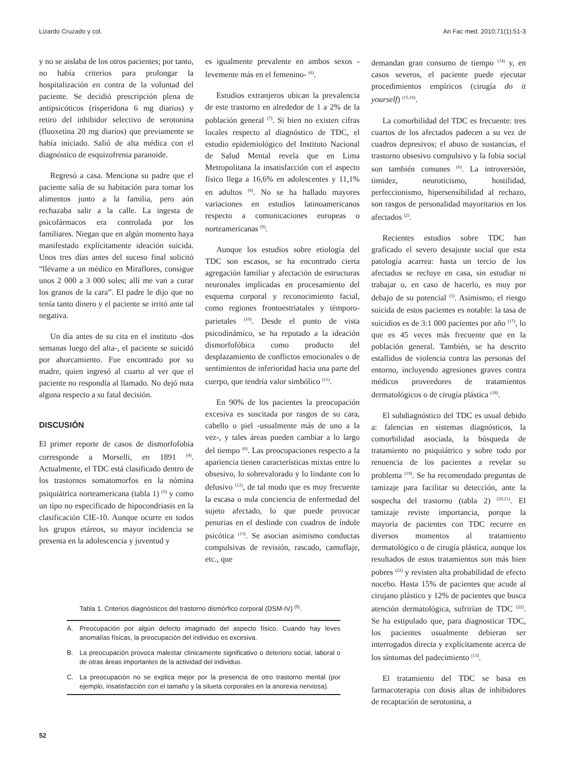Lizardo Cruzado y col. An Fac med. 2010;71(1):51-3
y no se aislaba de los otros pacientes; por tanto, no había criterios para prolongar la hospitalización en contra de la voluntad del paciente. Se decidió prescripción plena de antipsicóticos (risperidona 6 mg diarios) y retiro del inhibidor selectivo de serotonina (fluoxetina 20 mg diarios) que previamente se había iniciado. Salió de alta médica con el diagnóstico de esquizofrenia paranoide.
Regresó a casa. Menciona su padre que el paciente salía de su habitación para tomar los alimentos junto a la familia, pero aún rechazaba salir a la calle. La ingesta de psicofármacos era controlada por los familiares. Niegan que en algún momento haya manifestado explícitamente ideación suicida. Unos tres días antes del suceso final solicitó “llévame a un médico en Miraflores, consigue unos 2 000 a 3 000 soles; allí me van a curar los granos de la cara”. El padre le dijo que no tenía tanto dinero y el paciente se irritó ante tal negativa.
Un día antes de su cita en el instituto -dos semanas luego del alta-, el paciente se suicidó por ahorcamiento. Fue encontrado por su madre, quien ingresó al cuarto al ver que el paciente no respondía al llamado. No dejó nota alguna respecto a su fatal decisión.
DISCUSIÓN
El primer reporte de casos de dismorfofobia corresponde a Morselli, en 1891 <sup>(4)</sup>. Actualmente, el TDC está clasificado dentro de los trastornos somatomorfos en la nómina psiquiátrica norteamericana (tabla 1) <sup>(5)</sup> y como un tipo no especificado de hipocondriasis en la clasificación CIE-10. Aunque ocurre en todos los grupos etáreos, su mayor incidencia se presenta en la adolescencia y juventud y
es igualmente prevalente en ambos sexos - levemente más en el femenino- <sup>(6)</sup>.
Estudios extranjeros ubican la prevalencia de este trastorno en alrededor de 1 a 2% de la población general <sup>(7)</sup>. Si bien no existen cifras locales respecto al diagnóstico de TDC, el estudio epidemiológico del Instituto Nacional de Salud Mental revela que en Lima Metropolitana la insatisfacción con el aspecto físico llega a 16,6% en adolescentes y 11,1% en adultos <sup>(8)</sup>. No se ha hallado mayores variaciones en estudios latinoamericanos respecto a comunicaciones europeas o norteamericanas <sup>(9)</sup>.
Aunque los estudios sobre etiología del TDC son escasos, se ha encontrado cierta agregación familiar y afectación de estructuras neuronales implicadas en procesamiento del esquema corporal y reconocimiento facial, como regiones frontoestriatales y témporo-parietales <sup>(10)</sup>. Desde el punto de vista psicodinámico, se ha reputado a la ideación dismorfofóbica como producto del desplazamiento de conflictos emocionales o de sentimientos de inferioridad hacia una parte del cuerpo, que tendría valor simbólico <sup>(11)</sup>.
En 90% de los pacientes la preocupación excesiva es suscitada por rasgos de su cara, cabello o piel -usualmente más de uno a la vez-, y tales áreas pueden cambiar a lo largo del tiempo <sup>(6)</sup>. Las preocupaciones respecto a la apariencia tienen características mixtas entre lo obsesivo, lo sobrevalorado y lo lindante con lo delusivo <sup>(12)</sup>, de tal modo que es muy frecuente la escasa o nula conciencia de enfermedad del sujeto afectado, lo que puede provocar penurias en el deslinde con cuadros de índole psicótica <sup>(13)</sup>. Se asocian asimismo conductas compulsivas de revisión, rascado, camuflaje, etc., que
demandan gran consumo de tiempo <sup>(14)</sup> y, en casos severos, el paciente puede ejecutar procedimientos empíricos (cirugía do it yourself) <sup>(15,16)</sup>.
La comorbilidad del TDC es frecuente: tres cuartos de los afectados padecen a su vez de cuadros depresivos; el abuso de sustancias, el trastorno obsesivo compulsivo y la fobia social son también comunes <sup>(6)</sup>. La introversión, timidez, neuroticismo, hostilidad, perfeccionismo, hipersensibilidad al rechazo, son rasgos de personalidad mayoritarios en los afectados <sup>(2)</sup>.
Recientes estudios sobre TDC han graficado el severo desajuste social que esta patología acarrea: hasta un tercio de los afectados se recluye en casa, sin estudiar ni trabajar o, en caso de hacerlo, es muy por debajo de su potencial <sup>(3)</sup>. Asimismo, el riesgo suicida de estos pacientes es notable: la tasa de suicidios es de 3:1 000 pacientes por año <sup>(17)</sup>, lo que es 45 veces más frecuente que en la población general. También, se ha descrito estallidos de violencia contra las personas del entorno, incluyendo agresiones graves contra médicos proveedores de tratamientos dermatológicos o de cirugía plástica <sup>(18)</sup>.
El subdiagnóstico del TDC es usual debido a: falencias en sistemas diagnósticos, la comorbilidad asociada, la búsqueda de tratamiento no psiquiátrico y sobre todo por renuencia de los pacientes a revelar su problema <sup>(19)</sup>. Se ha recomendado preguntas de tamizaje para facilitar su detección, ante la sospecha del trastorno (tabla 2) <sup>(20,21)</sup>. El tamizaje reviste importancia, porque la mayoría de pacientes con TDC recurre en diversos momentos al tratamiento dermatológico o de cirugía plástica, aunque los resultados de estos tratamientos son más bien pobres <sup>(22)</sup> y revisten alta probabilidad de efecto nocebo. Hasta 15% de pacientes que acude al cirujano plástico y 12% de pacientes que busca atención dermatológica, sufrirían de TDC <sup>(22)</sup>. Se ha estipulado que, para diagnosticar TDC, los pacientes usualmente debieran ser interrogados directa y explícitamente acerca de los síntomas del padecimiento <sup>(13)</sup>.
El tratamiento del TDC se basa en farmacoterapia con dosis altas de inhibidores de recaptación de serotonina, a
Tabla 1. Criterios diagnósticos del trastorno dismórfico corporal (DSM-IV) <sup>(5)</sup>.
| A. | Preocupación por algún defecto imaginado del aspecto físico. Cuando hay leves anomalías físicas, la preocupación del individuo es excesiva. |
| B. | La preocupación provoca malestar clínicamente significativo o deterioro social, laboral o de otras áreas importantes de la actividad del individuo. |
| C. | La preocupación no se explica mejor por la presencia de otro trastorno mental (por ejemplo, insatisfacción con el tamaño y la silueta corporales en la anorexia nerviosa). |
52